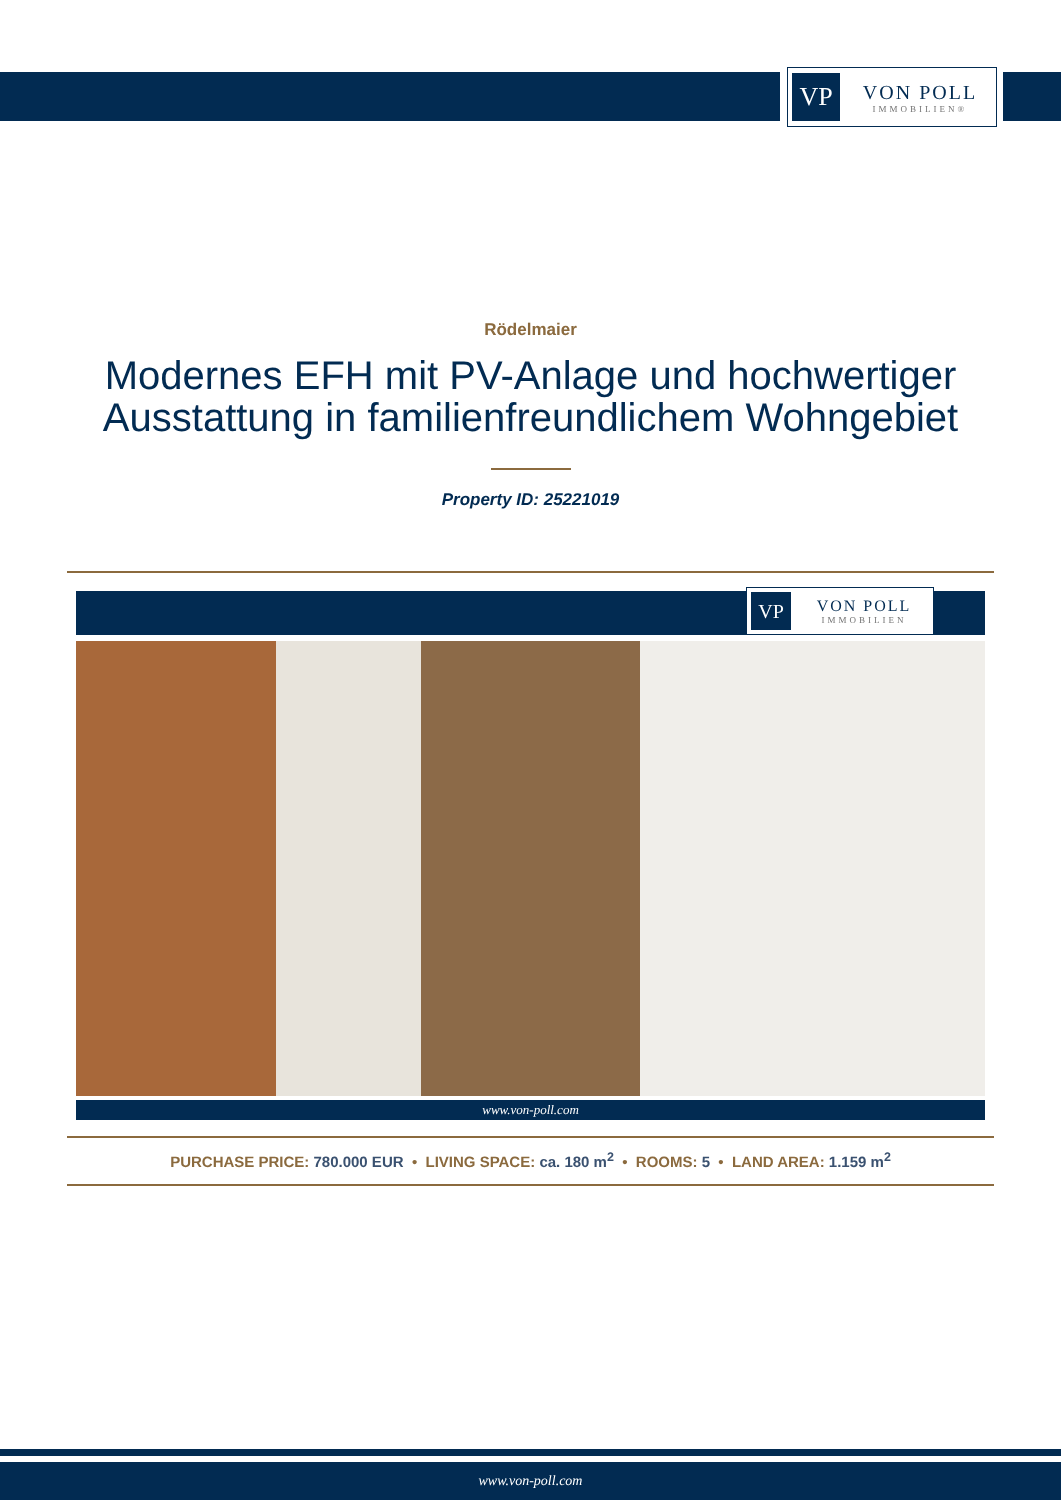VP
VON POLL
IMMOBILIEN®
Rödelmaier
Modernes EFH mit PV-Anlage und hochwertiger
Ausstattung in familienfreundlichem Wohngebiet
Property ID: 25221019
VP
VON POLL
IMMOBILIEN
www.von-poll.com
PURCHASE PRICE: 780.000 EUR • LIVING SPACE: ca. 180 m<sup>2</sup> • ROOMS: 5 • LAND AREA: 1.159 m<sup>2</sup>
www.von-poll.com